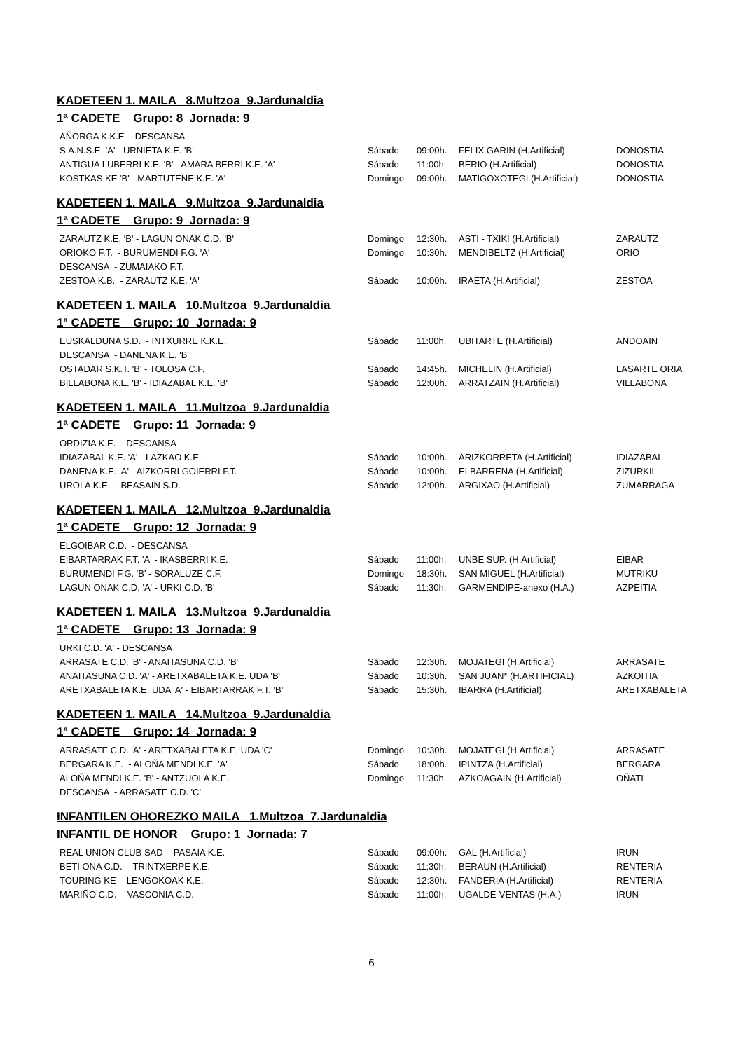KADETEEN 1. MAILA 8.Multzoa 9.Jardunaldia
1ª CADETE Grupo: 8 Jornada: 9
| AÑORGA K.K.E - DESCANSA | | | | |
| S.A.N.S.E. 'A' - URNIETA K.E. 'B' | Sábado | 09:00h. | FELIX GARIN (H.Artificial) | DONOSTIA |
| ANTIGUA LUBERRI K.E. 'B' - AMARA BERRI K.E. 'A' | Sábado | 11:00h. | BERIO (H.Artificial) | DONOSTIA |
| KOSTKAS KE 'B' - MARTUTENE K.E. 'A' | Domingo | 09:00h. | MATIGOXOTEGI (H.Artificial) | DONOSTIA |
KADETEEN 1. MAILA 9.Multzoa 9.Jardunaldia
1ª CADETE Grupo: 9 Jornada: 9
| ZARAUTZ K.E. 'B' - LAGUN ONAK C.D. 'B' | Domingo | 12:30h. | ASTI - TXIKI (H.Artificial) | ZARAUTZ |
| ORIOKO F.T. - BURUMENDI F.G. 'A' | Domingo | 10:30h. | MENDIBELTZ (H.Artificial) | ORIO |
| DESCANSA - ZUMAIAKO F.T. | | | | |
| ZESTOA K.B. - ZARAUTZ K.E. 'A' | Sábado | 10:00h. | IRAETA (H.Artificial) | ZESTOA |
KADETEEN 1. MAILA 10.Multzoa 9.Jardunaldia
1ª CADETE Grupo: 10 Jornada: 9
| EUSKALDUNA S.D. - INTXURRE K.K.E. | Sábado | 11:00h. | UBITARTE (H.Artificial) | ANDOAIN |
| DESCANSA - DANENA K.E. 'B' | | | | |
| OSTADAR S.K.T. 'B' - TOLOSA C.F. | Sábado | 14:45h. | MICHELIN (H.Artificial) | LASARTE ORIA |
| BILLABONA K.E. 'B' - IDIAZABAL K.E. 'B' | Sábado | 12:00h. | ARRATZAIN (H.Artificial) | VILLABONA |
KADETEEN 1. MAILA 11.Multzoa 9.Jardunaldia
1ª CADETE Grupo: 11 Jornada: 9
| ORDIZIA K.E. - DESCANSA | | | | |
| IDIAZABAL K.E. 'A' - LAZKAO K.E. | Sábado | 10:00h. | ARIZKORRETA (H.Artificial) | IDIAZABAL |
| DANENA K.E. 'A' - AIZKORRI GOIERRI F.T. | Sábado | 10:00h. | ELBARRENA (H.Artificial) | ZIZURKIL |
| UROLA K.E. - BEASAIN S.D. | Sábado | 12:00h. | ARGIXAO (H.Artificial) | ZUMARRAGA |
KADETEEN 1. MAILA 12.Multzoa 9.Jardunaldia
1ª CADETE Grupo: 12 Jornada: 9
| ELGOIBAR C.D. - DESCANSA | | | | |
| EIBARTARRAK F.T. 'A' - IKASBERRI K.E. | Sábado | 11:00h. | UNBE SUP. (H.Artificial) | EIBAR |
| BURUMENDI F.G. 'B' - SORALUZE C.F. | Domingo | 18:30h. | SAN MIGUEL (H.Artificial) | MUTRIKU |
| LAGUN ONAK C.D. 'A' - URKI C.D. 'B' | Sábado | 11:30h. | GARMENDIPE-anexo (H.A.) | AZPEITIA |
KADETEEN 1. MAILA 13.Multzoa 9.Jardunaldia
1ª CADETE Grupo: 13 Jornada: 9
| URKI C.D. 'A' - DESCANSA | | | | |
| ARRASATE C.D. 'B' - ANAITASUNA C.D. 'B' | Sábado | 12:30h. | MOJATEGI (H.Artificial) | ARRASATE |
| ANAITASUNA C.D. 'A' - ARETXABALETA K.E. UDA 'B' | Sábado | 10:30h. | SAN JUAN* (H.ARTIFICIAL) | AZKOITIA |
| ARETXABALETA K.E. UDA 'A' - EIBARTARRAK F.T. 'B' | Sábado | 15:30h. | IBARRA (H.Artificial) | ARETXABALETA |
KADETEEN 1. MAILA 14.Multzoa 9.Jardunaldia
1ª CADETE Grupo: 14 Jornada: 9
| ARRASATE C.D. 'A' - ARETXABALETA K.E. UDA 'C' | Domingo | 10:30h. | MOJATEGI (H.Artificial) | ARRASATE |
| BERGARA K.E. - ALOÑA MENDI K.E. 'A' | Sábado | 18:00h. | IPINTZA (H.Artificial) | BERGARA |
| ALOÑA MENDI K.E. 'B' - ANTZUOLA K.E. | Domingo | 11:30h. | AZKOAGAIN (H.Artificial) | OÑATI |
| DESCANSA - ARRASATE C.D. 'C' | | | | |
INFANTILEN OHOREZKO MAILA 1.Multzoa 7.Jardunaldia
INFANTIL DE HONOR Grupo: 1 Jornada: 7
| REAL UNION CLUB SAD - PASAIA K.E. | Sábado | 09:00h. | GAL (H.Artificial) | IRUN |
| BETI ONA C.D. - TRINTXERPE K.E. | Sábado | 11:30h. | BERAUN (H.Artificial) | RENTERIA |
| TOURING KE - LENGOKOAK K.E. | Sábado | 12:30h. | FANDERIA (H.Artificial) | RENTERIA |
| MARIÑO C.D. - VASCONIA C.D. | Sábado | 11:00h. | UGALDE-VENTAS (H.A.) | IRUN |
6